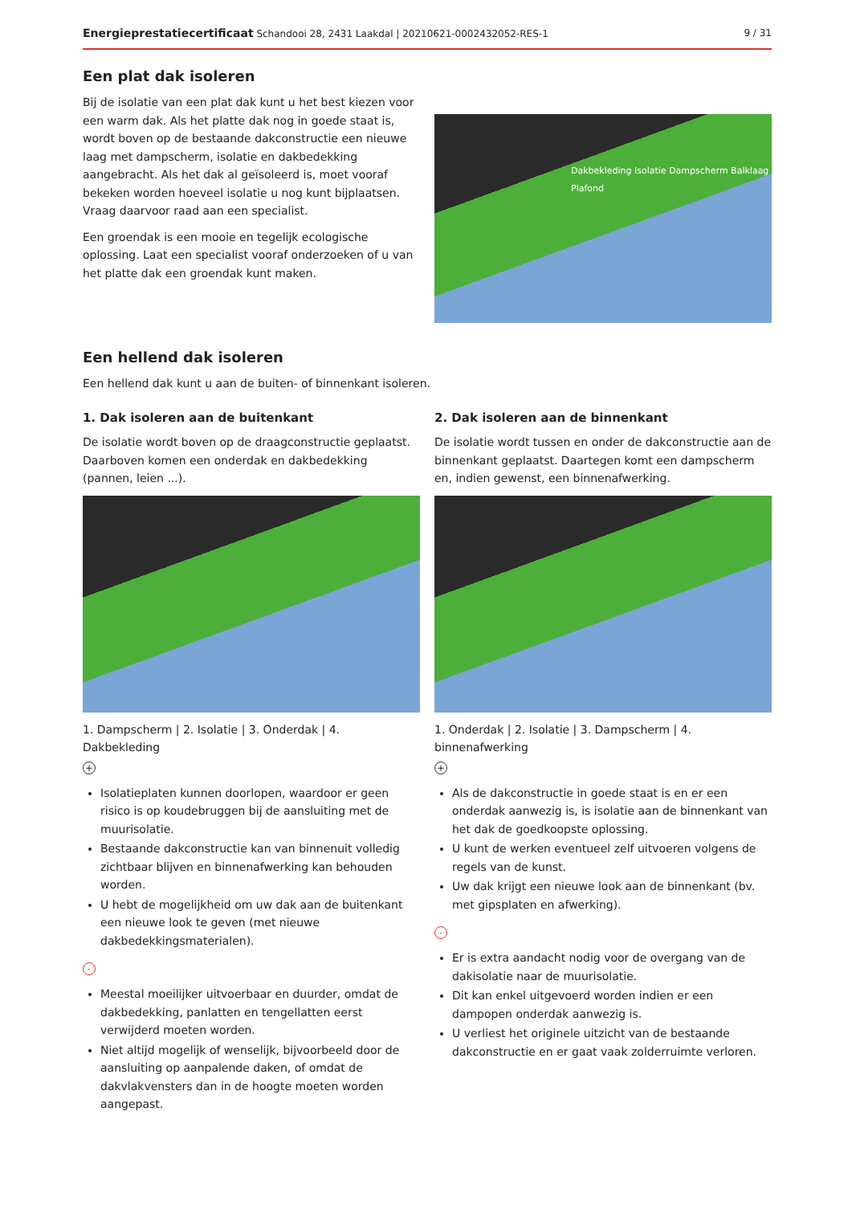Energieprestatiecertificaat Schandooi 28, 2431 Laakdal | 20210621-0002432052-RES-1 9 / 31
Een plat dak isoleren
Bij de isolatie van een plat dak kunt u het best kiezen voor een warm dak. Als het platte dak nog in goede staat is, wordt boven op de bestaande dakconstructie een nieuwe laag met dampscherm, isolatie en dakbedekking aangebracht. Als het dak al geïsoleerd is, moet vooraf bekeken worden hoeveel isolatie u nog kunt bijplaatsen. Vraag daarvoor raad aan een specialist.
Een groendak is een mooie en tegelijk ecologische oplossing. Laat een specialist vooraf onderzoeken of u van het platte dak een groendak kunt maken.
Dakbekleding Isolatie Dampscherm Balklaag Plafond
Een hellend dak isoleren
Een hellend dak kunt u aan de buiten- of binnenkant isoleren.
1. Dak isoleren aan de buitenkant
De isolatie wordt boven op de draagconstructie geplaatst. Daarboven komen een onderdak en dakbedekking (pannen, leien ...).
1. Dampscherm | 2. Isolatie | 3. Onderdak | 4. Dakbekleding
+
Isolatieplaten kunnen doorlopen, waardoor er geen risico is op koudebruggen bij de aansluiting met de muurisolatie.
Bestaande dakconstructie kan van binnenuit volledig zichtbaar blijven en binnenafwerking kan behouden worden.
U hebt de mogelijkheid om uw dak aan de buitenkant een nieuwe look te geven (met nieuwe dakbedekkingsmaterialen).
-
Meestal moeilijker uitvoerbaar en duurder, omdat de dakbedekking, panlatten en tengellatten eerst verwijderd moeten worden.
Niet altijd mogelijk of wenselijk, bijvoorbeeld door de aansluiting op aanpalende daken, of omdat de dakvlakvensters dan in de hoogte moeten worden aangepast.
2. Dak isoleren aan de binnenkant
De isolatie wordt tussen en onder de dakconstructie aan de binnenkant geplaatst. Daartegen komt een dampscherm en, indien gewenst, een binnenafwerking.
1. Onderdak | 2. Isolatie | 3. Dampscherm | 4. binnenafwerking
+
Als de dakconstructie in goede staat is en er een onderdak aanwezig is, is isolatie aan de binnenkant van het dak de goedkoopste oplossing.
U kunt de werken eventueel zelf uitvoeren volgens de regels van de kunst.
Uw dak krijgt een nieuwe look aan de binnenkant (bv. met gipsplaten en afwerking).
-
Er is extra aandacht nodig voor de overgang van de dakisolatie naar de muurisolatie.
Dit kan enkel uitgevoerd worden indien er een dampopen onderdak aanwezig is.
U verliest het originele uitzicht van de bestaande dakconstructie en er gaat vaak zolderruimte verloren.